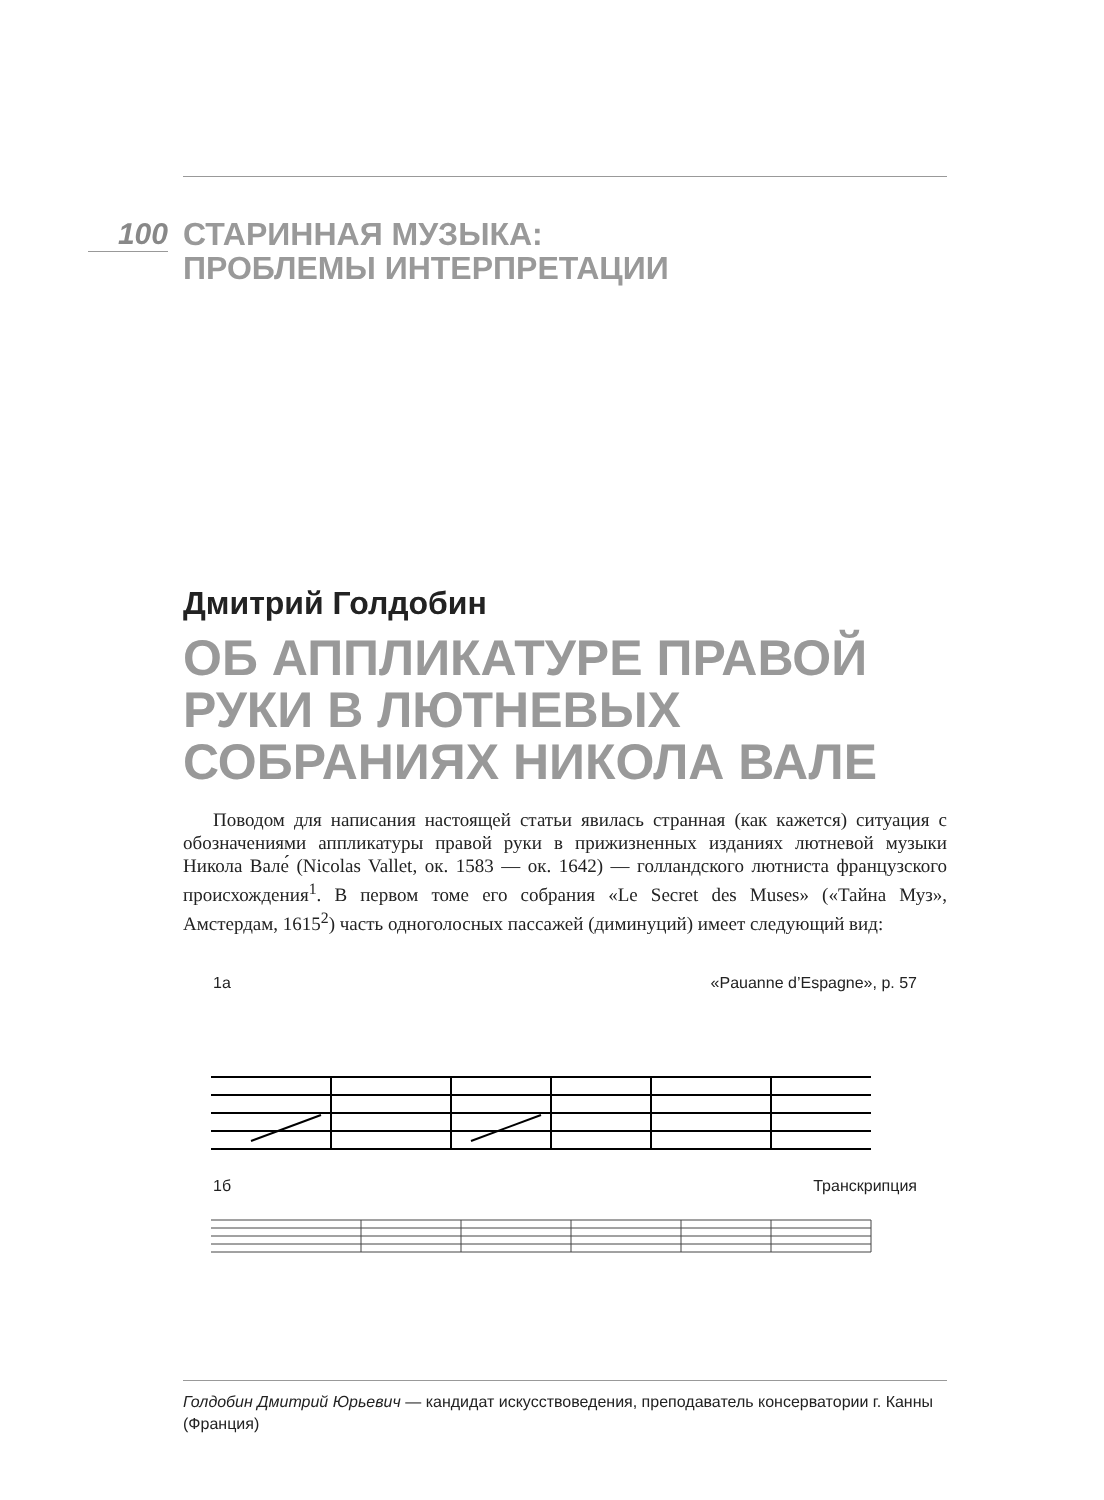100
СТАРИННАЯ МУЗЫКА:
ПРОБЛЕМЫ ИНТЕРПРЕТАЦИИ
Дмитрий Голдобин
ОБ АППЛИКАТУРЕ ПРАВОЙ РУКИ В ЛЮТНЕВЫХ СОБРАНИЯХ НИКОЛА ВАЛЕ
Поводом для написания настоящей статьи явилась странная (как кажется) ситуация с обозначениями аппликатуры правой руки в прижизненных изданиях лютневой музыки Никола Вале́ (Nicolas Vallet, ок. 1583 — ок. 1642) — голландского лютниста французского происхождения<sup>1</sup>. В первом томе его собрания «Le Secret des Muses» («Тайна Муз», Амстердам, 1615<sup>2</sup>) часть одноголосных пассажей (диминуций) имеет следующий вид:
1а «Pauanne d’Espagne», p. 57
1б Транскрипция
Голдобин Дмитрий Юрьевич — кандидат искусствоведения, преподаватель консерватории г. Канны (Франция)